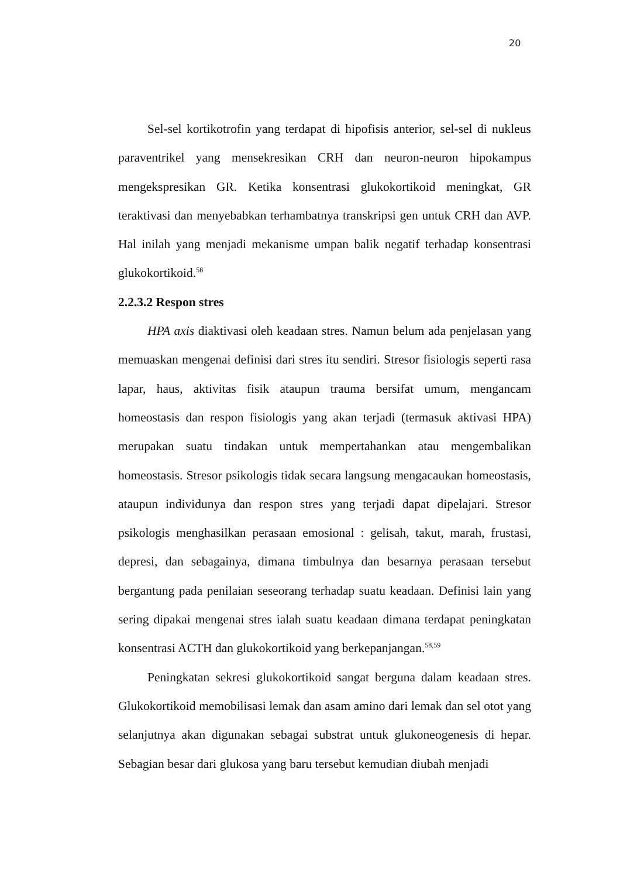20
Sel-sel kortikotrofin yang terdapat di hipofisis anterior, sel-sel di nukleus paraventrikel yang mensekresikan CRH dan neuron-neuron hipokampus mengekspresikan GR. Ketika konsentrasi glukokortikoid meningkat, GR teraktivasi dan menyebabkan terhambatnya transkripsi gen untuk CRH dan AVP. Hal inilah yang menjadi mekanisme umpan balik negatif terhadap konsentrasi glukokortikoid.<sup>58</sup>
2.2.3.2 Respon stres
HPA axis diaktivasi oleh keadaan stres. Namun belum ada penjelasan yang memuaskan mengenai definisi dari stres itu sendiri. Stresor fisiologis seperti rasa lapar, haus, aktivitas fisik ataupun trauma bersifat umum, mengancam homeostasis dan respon fisiologis yang akan terjadi (termasuk aktivasi HPA) merupakan suatu tindakan untuk mempertahankan atau mengembalikan homeostasis. Stresor psikologis tidak secara langsung mengacaukan homeostasis, ataupun individunya dan respon stres yang terjadi dapat dipelajari. Stresor psikologis menghasilkan perasaan emosional : gelisah, takut, marah, frustasi, depresi, dan sebagainya, dimana timbulnya dan besarnya perasaan tersebut bergantung pada penilaian seseorang terhadap suatu keadaan. Definisi lain yang sering dipakai mengenai stres ialah suatu keadaan dimana terdapat peningkatan konsentrasi ACTH dan glukokortikoid yang berkepanjangan.<sup>58,59</sup>
Peningkatan sekresi glukokortikoid sangat berguna dalam keadaan stres. Glukokortikoid memobilisasi lemak dan asam amino dari lemak dan sel otot yang selanjutnya akan digunakan sebagai substrat untuk glukoneogenesis di hepar. Sebagian besar dari glukosa yang baru tersebut kemudian diubah menjadi